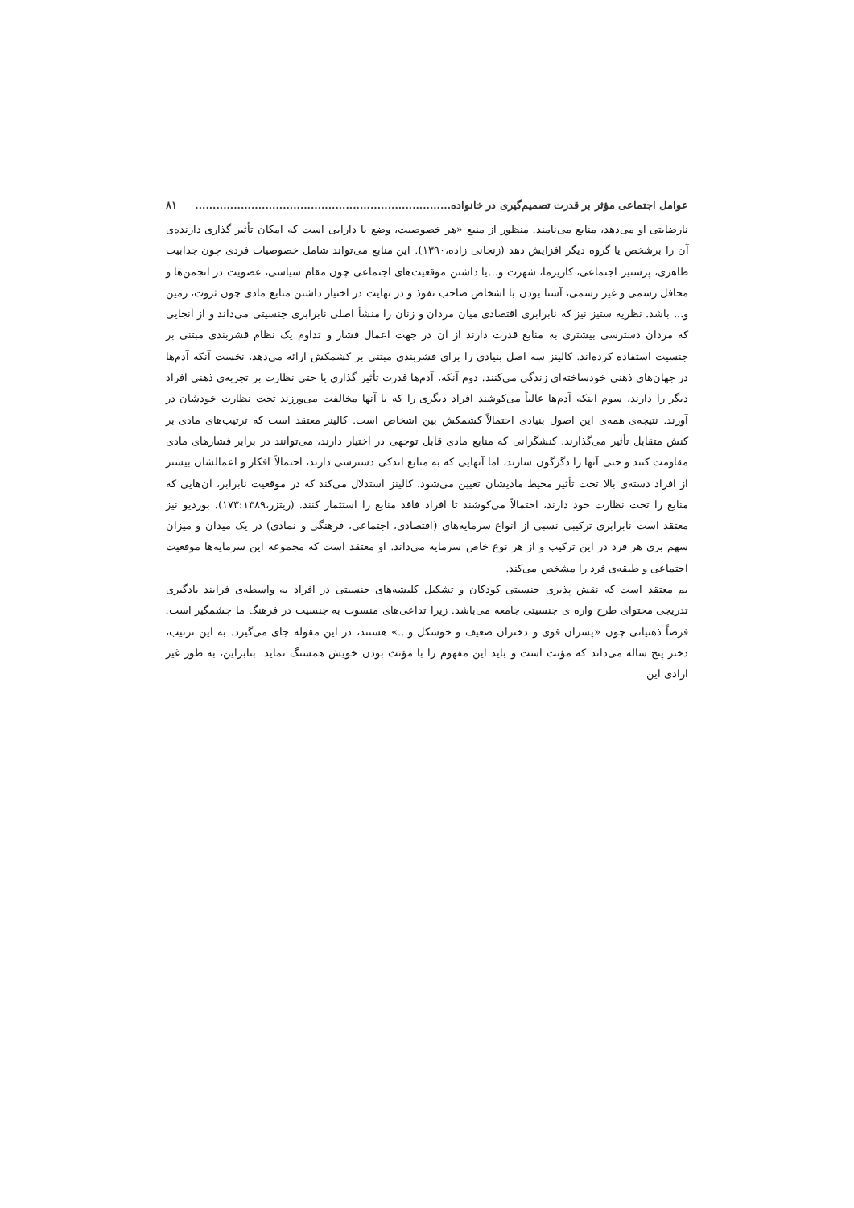عوامل اجتماعی مؤثر بر قدرت تصمیم‌گیری در خانواده......................................................................... ۸۱
نارضایتی او می‌دهد، منابع می‌نامند. منظور از منبع «هر خصوصیت، وضع یا دارایی است که امکان تأثیر گذاری دارنده‌ی آن را برشخص یا گروه دیگر افزایش دهد (زنجانی زاده،۱۳۹۰). این منابع می‌تواند شامل خصوصیات فردی چون جذابیت ظاهری، پرستیژ اجتماعی، کاریزما، شهرت و...یا داشتن موقعیت‌های اجتماعی چون مقام سیاسی، عضویت در انجمن‌ها و محافل رسمی و غیر رسمی، آشنا بودن با اشخاص صاحب نفوذ و در نهایت در اختیار داشتن منابع مادی چون ثروت، زمین و... باشد. نظریه ستیز نیز که نابرابری اقتصادی میان مردان و زنان را منشأ اصلی نابرابری جنسیتی می‌داند و از آنجایی که مردان دسترسی بیشتری به منابع قدرت دارند از آن در جهت اعمال فشار و تداوم یک نظام قشربندی مبتنی بر جنسیت استفاده کرده‌اند. کالینز سه اصل بنیادی را برای قشربندی مبتنی بر کشمکش ارائه می‌دهد، نخست آنکه آدم‌ها در جهان‌های ذهنی خودساخته‌ای زندگی می‌کنند. دوم آنکه، آدم‌ها قدرت تأثیر گذاری یا حتی نظارت بر تجربه‌ی ذهنی افراد دیگر را دارند، سوم اینکه آدم‌ها غالباً می‌کوشند افراد دیگری را که با آنها مخالفت می‌ورزند تحت نظارت خودشان در آورند. نتیجه‌ی همه‌ی این اصول بنیادی احتمالاً کشمکش بین اشخاص است. کالینز معتقد است که ترتیب‌های مادی بر کنش متقابل تأثیر می‌گذارند. کنشگرانی که منابع مادی قابل توجهی در اختیار دارند، می‌توانند در برابر فشارهای مادی مقاومت کنند و حتی آنها را دگرگون سازند، اما آنهایی که به منابع اندکی دسترسی دارند، احتمالاً افکار و اعمالشان بیشتر از افراد دسته‌ی بالا تحت تأثیر محیط مادیشان تعیین می‌شود. کالینز استدلال می‌کند که در موقعیت نابرابر، آن‌هایی که منابع را تحت نظارت خود دارند، احتمالاً می‌کوشند تا افراد فاقد منابع را استثمار کنند. (ریتزر،۱۷۳:۱۳۸۹). بوردیو نیز معتقد است نابرابری ترکیبی نسبی از انواع سرمایه‌های (اقتصادی، اجتماعی، فرهنگی و نمادی) در یک میدان و میزان سهم بری هر فرد در این ترکیب و از هر نوع خاص سرمایه می‌داند. او معتقد است که مجموعه این سرمایه‌ها موقعیت اجتماعی و طبقه‌ی فرد را مشخص می‌کند.
بم معتقد است که نقش پذیری جنسیتی کودکان و تشکیل کلیشه‌های جنسیتی در افراد به واسطه‌ی فرایند یادگیری تدریجی محتوای طرح واره ی جنسیتی جامعه می‌باشد. زیرا تداعی‌های منسوب به جنسیت در فرهنگ ما چشمگیر است. فرضاً ذهنیاتی چون «پسران قوی و دختران ضعیف و خوشکل و...» هستند، در این مقوله جای می‌گیرد. به این ترتیب، دختر پنج ساله می‌داند که مؤنث است و باید این مفهوم را با مؤنث بودن خویش همسنگ نماید. بنابراین، به طور غیر ارادی این